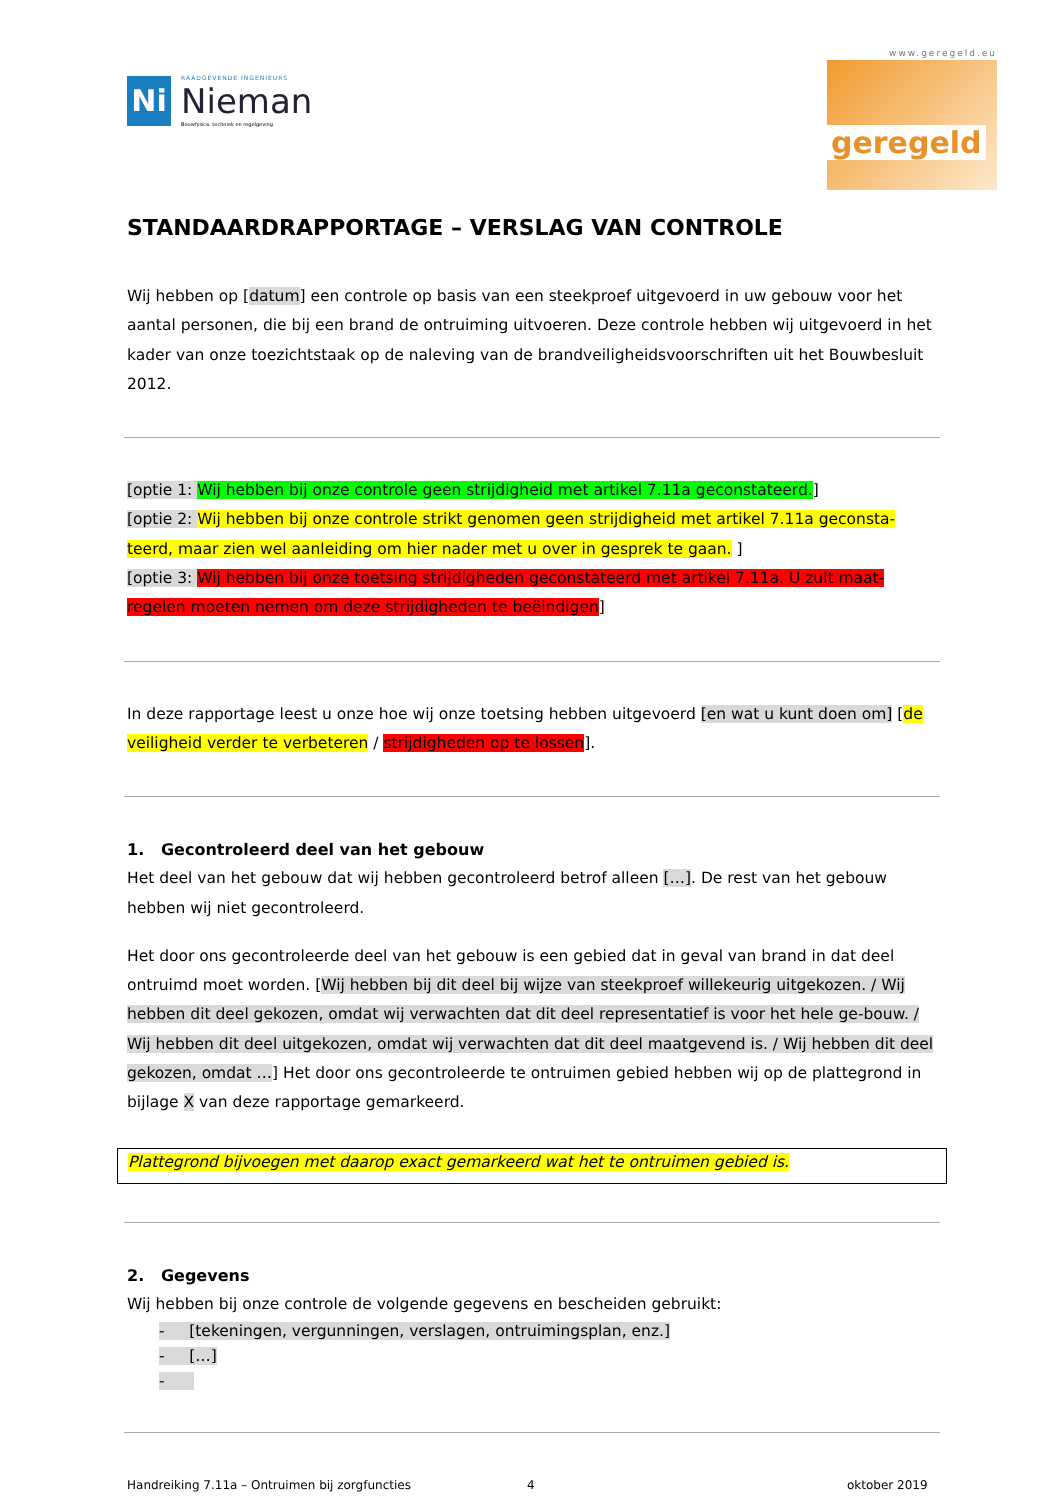Ni
RAADGEVENDE INGENIEURS
Nieman
Bouwfysica, techniek en regelgeving
www.geregeld.eu
geregeld
STANDAARDRAPPORTAGE – VERSLAG VAN CONTROLE
Wij hebben op [datum] een controle op basis van een steekproef uitgevoerd in uw gebouw voor het aantal personen, die bij een brand de ontruiming uitvoeren. Deze controle hebben wij uitgevoerd in het kader van onze toezichtstaak op de naleving van de brandveiligheidsvoorschriften uit het Bouwbesluit 2012.
[optie 1: Wij hebben bij onze controle geen strijdigheid met artikel 7.11a geconstateerd.]
[optie 2: Wij hebben bij onze controle strikt genomen geen strijdigheid met artikel 7.11a geconsta-teerd, maar zien wel aanleiding om hier nader met u over in gesprek te gaan. ]
[optie 3: Wij hebben bij onze toetsing strijdigheden geconstateerd met artikel 7.11a. U zult maat-regelen moeten nemen om deze strijdigheden te beëindigen]
In deze rapportage leest u onze hoe wij onze toetsing hebben uitgevoerd [en wat u kunt doen om] [de veiligheid verder te verbeteren / strijdigheden op te lossen].
1. Gecontroleerd deel van het gebouw
Het deel van het gebouw dat wij hebben gecontroleerd betrof alleen […]. De rest van het gebouw hebben wij niet gecontroleerd.
Het door ons gecontroleerde deel van het gebouw is een gebied dat in geval van brand in dat deel ontruimd moet worden. [Wij hebben bij dit deel bij wijze van steekproef willekeurig uitgekozen. / Wij hebben dit deel gekozen, omdat wij verwachten dat dit deel representatief is voor het hele ge-bouw. / Wij hebben dit deel uitgekozen, omdat wij verwachten dat dit deel maatgevend is. / Wij hebben dit deel gekozen, omdat …] Het door ons gecontroleerde te ontruimen gebied hebben wij op de plattegrond in bijlage X van deze rapportage gemarkeerd.
Plattegrond bijvoegen met daarop exact gemarkeerd wat het te ontruimen gebied is.
2. Gegevens
Wij hebben bij onze controle de volgende gegevens en bescheiden gebruikt:
- [tekeningen, vergunningen, verslagen, ontruimingsplan, enz.]
- […]
-
Handreiking 7.11a – Ontruimen bij zorgfuncties 4 oktober 2019